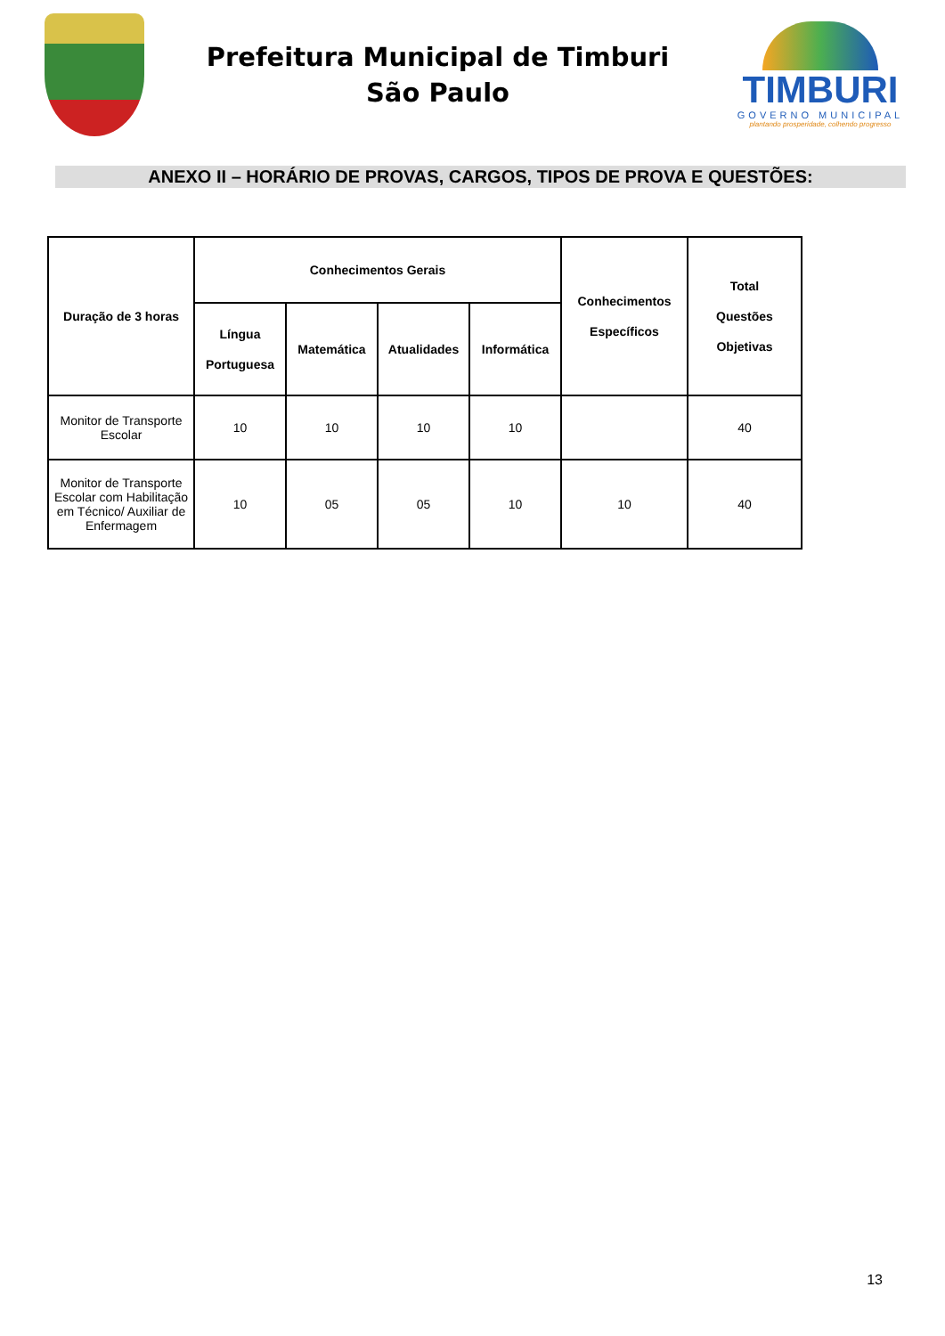Prefeitura Municipal de Timburi
São Paulo
TIMBURI
GOVERNO MUNICIPAL
plantando prosperidade, colhendo progresso
ANEXO II – HORÁRIO DE PROVAS, CARGOS, TIPOS DE PROVA E QUESTÕES:
| Duração de 3 horas | Conhecimentos Gerais | | | | Conhecimentos Específicos | Total Questões Objetivas |
| --- | --- | --- | --- | --- | --- | --- |
| | Língua Portuguesa | Matemática | Atualidades | Informática | | |
| Monitor de Transporte Escolar | 10 | 10 | 10 | 10 | | 40 |
| Monitor de Transporte Escolar com Habilitação em Técnico/ Auxiliar de Enfermagem | 10 | 05 | 05 | 10 | 10 | 40 |
13